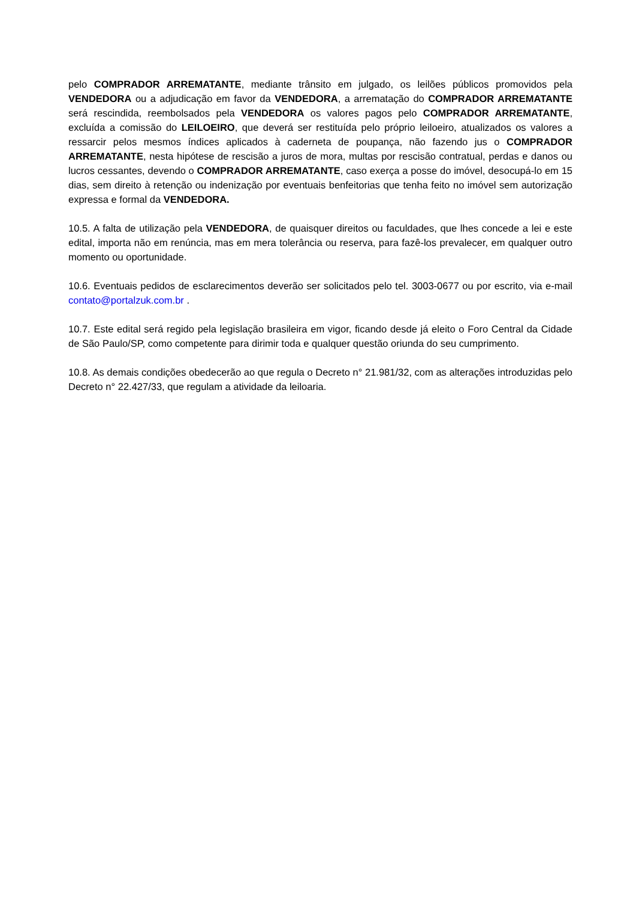pelo COMPRADOR ARREMATANTE, mediante trânsito em julgado, os leilões públicos promovidos pela VENDEDORA ou a adjudicação em favor da VENDEDORA, a arrematação do COMPRADOR ARREMATANTE será rescindida, reembolsados pela VENDEDORA os valores pagos pelo COMPRADOR ARREMATANTE, excluída a comissão do LEILOEIRO, que deverá ser restituída pelo próprio leiloeiro, atualizados os valores a ressarcir pelos mesmos índices aplicados à caderneta de poupança, não fazendo jus o COMPRADOR ARREMATANTE, nesta hipótese de rescisão a juros de mora, multas por rescisão contratual, perdas e danos ou lucros cessantes, devendo o COMPRADOR ARREMATANTE, caso exerça a posse do imóvel, desocupá-lo em 15 dias, sem direito à retenção ou indenização por eventuais benfeitorias que tenha feito no imóvel sem autorização expressa e formal da VENDEDORA.
10.5. A falta de utilização pela VENDEDORA, de quaisquer direitos ou faculdades, que lhes concede a lei e este edital, importa não em renúncia, mas em mera tolerância ou reserva, para fazê-los prevalecer, em qualquer outro momento ou oportunidade.
10.6. Eventuais pedidos de esclarecimentos deverão ser solicitados pelo tel. 3003-0677 ou por escrito, via e-mail contato@portalzuk.com.br .
10.7. Este edital será regido pela legislação brasileira em vigor, ficando desde já eleito o Foro Central da Cidade de São Paulo/SP, como competente para dirimir toda e qualquer questão oriunda do seu cumprimento.
10.8. As demais condições obedecerão ao que regula o Decreto n° 21.981/32, com as alterações introduzidas pelo Decreto n° 22.427/33, que regulam a atividade da leiloaria.